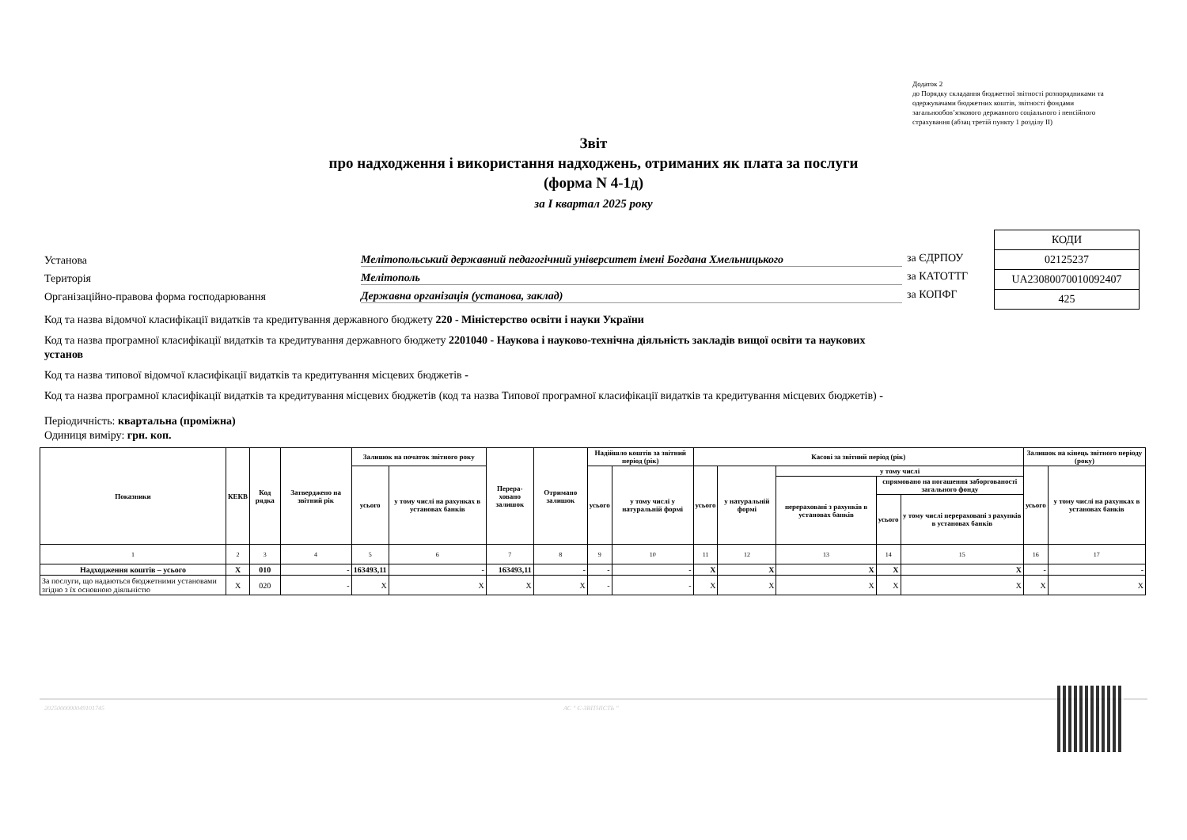Додаток 2
до Порядку складання бюджетної звітності розпорядниками та одержувачами бюджетних коштів, звітності фондами загальнообов’язкового державного соціального і пенсійного страхування (абзац третій пункту 1 розділу II)
Звіт
про надходження і використання надходжень, отриманих як плата за послуги
(форма N 4-1д)
за I квартал 2025 року
Установа Мелітопольський державний педагогічний університет імені Богдана Хмельницького
Територія Мелітополь
Організаційно-правова форма господарювання Державна організація (установа, заклад)
за ЄДРПОУ
за КАТОТТГ
за КОПФГ
| КОДИ |
| 02125237 |
| UA23080070010092407 |
| 425 |
Код та назва відомчої класифікації видатків та кредитування державного бюджету 220 - Міністерство освіти і науки України
Код та назва програмної класифікації видатків та кредитування державного бюджету 2201040 - Наукова і науково-технічна діяльність закладів вищої освіти та наукових установ
Код та назва типової відомчої класифікації видатків та кредитування місцевих бюджетів -
Код та назва програмної класифікації видатків та кредитування місцевих бюджетів (код та назва Типової програмної класифікації видатків та кредитування місцевих бюджетів) -
Періодичність: квартальна (проміжна)
Одиниця виміру: грн. коп.
| Показники | КЕКВ | Код рядка | Затверджено на звітний рік | Залишок на початок звітного року | | Перера- ховано залишок | Отримано залишок | Надійшло коштів за звітний період (рік) | | Касові за звітний період (рік) | | | | | Залишок на кінець звітного періоду (року) | |
| --- | --- | --- | --- | --- | --- | --- | --- | --- | --- | --- | --- | --- | --- | --- | --- | --- |
| | | | | усього | у тому числі на рахунках в установах банків | | | усього | у тому числі у натуральній формі | усього | у натуральній формі | у тому числі | | | усього | у тому числі на рахунках в установах банків |
| | | | | | | | | | | | | перераховані з рахунків в установах банків | спрямовано на погашення заборгованості загального фонду | | | |
| | | | | | | | | | | | | | усього | у тому числі перераховані з рахунків в установах банків | | |
| 1 | 2 | 3 | 4 | 5 | 6 | 7 | 8 | 9 | 10 | 11 | 12 | 13 | 14 | 15 | 16 | 17 |
| Надходження коштів – усього | X | 010 | - | 163493,11 | - | 163493,11 | - | - | - | X | X | X | X | X | - | - |
| За послуги, що надаються бюджетними установами згідно з їх основною діяльністю | X | 020 | - | X | X | X | X | - | - | X | X | X | X | X | X | X |
2025000000049101745 АС " Є-ЗВІТНІСТЬ " ст. 1 з 4